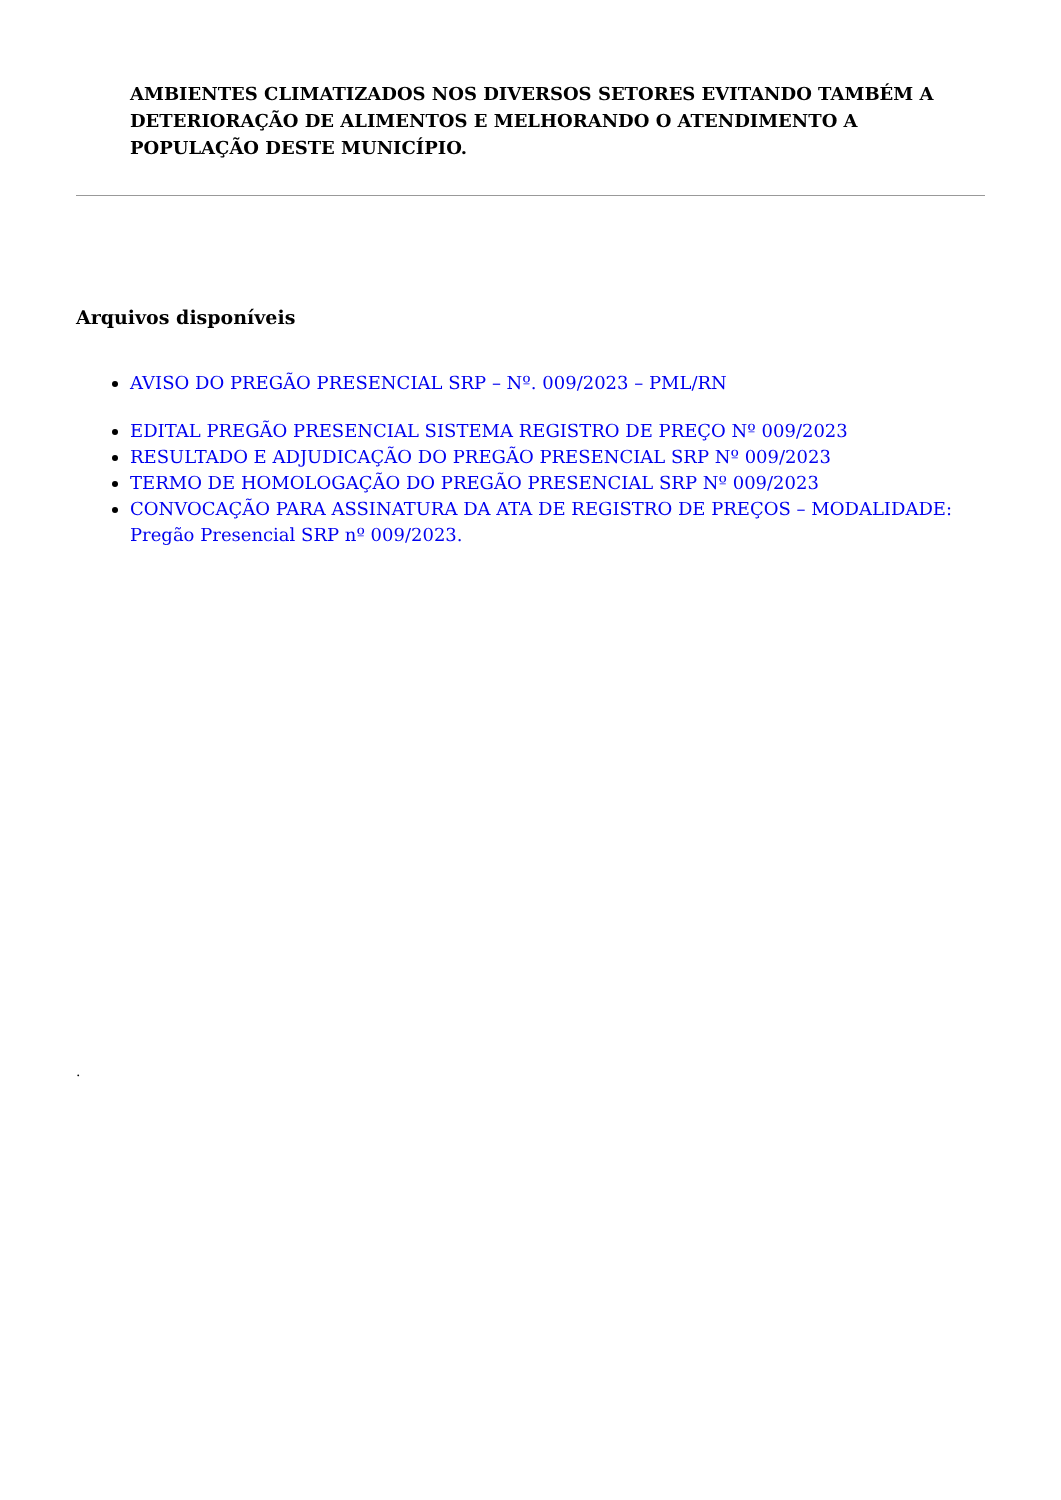AMBIENTES CLIMATIZADOS NOS DIVERSOS SETORES EVITANDO TAMBÉM A DETERIORAÇÃO DE ALIMENTOS E MELHORANDO O ATENDIMENTO A POPULAÇÃO DESTE MUNICÍPIO.
Arquivos disponíveis
AVISO DO PREGÃO PRESENCIAL SRP – Nº. 009/2023 – PML/RN
EDITAL PREGÃO PRESENCIAL SISTEMA REGISTRO DE PREÇO Nº 009/2023
RESULTADO E ADJUDICAÇÃO DO PREGÃO PRESENCIAL SRP Nº 009/2023
TERMO DE HOMOLOGAÇÃO DO PREGÃO PRESENCIAL SRP Nº 009/2023
CONVOCAÇÃO PARA ASSINATURA DA ATA DE REGISTRO DE PREÇOS – MODALIDADE: Pregão Presencial SRP nº 009/2023.
.